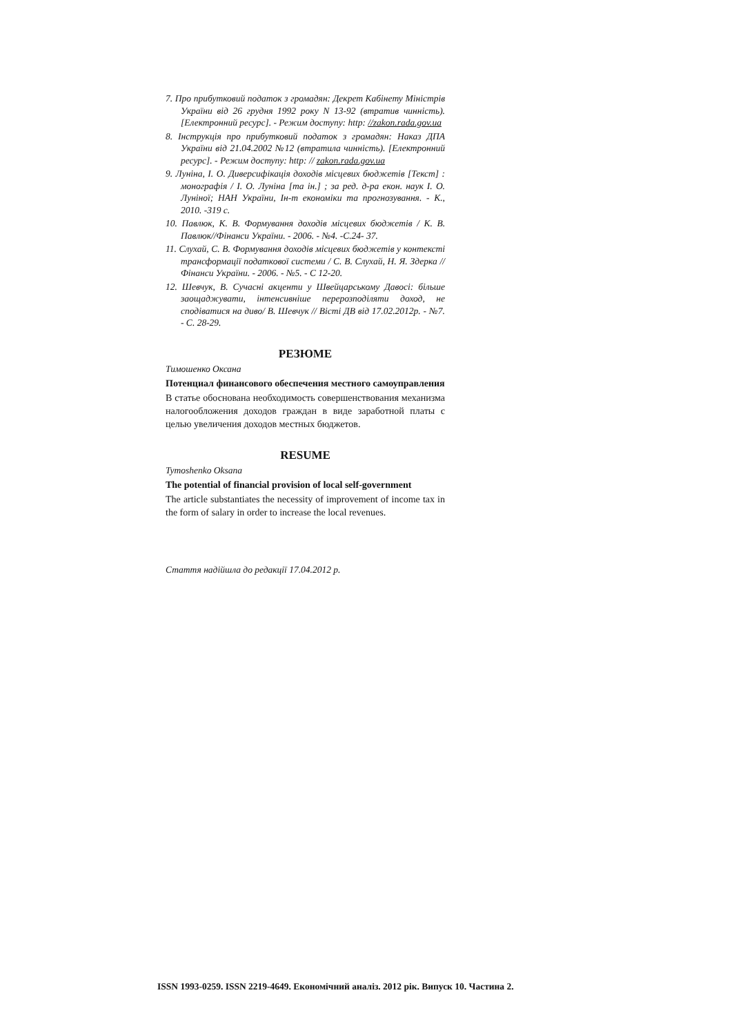7. Про прибутковий податок з громадян: Декрет Кабінету Міністрів України від 26 грудня 1992 року N 13-92 (втратив чинність). [Електронний ресурс]. - Режим доступу: http: //zakon.rada.gov.ua
8. Інструкція про прибутковий податок з громадян: Наказ ДПА України від 21.04.2002 №12 (втратила чинність). [Електронний ресурс]. - Режим доступу: http: // zakon.rada.gov.ua
9. Луніна, І. О. Диверсифікація доходів місцевих бюджетів [Текст] : монографія / І. О. Луніна [та ін.] ; за ред. д-ра екон. наук І. О. Луніної; НАН України, Ін-т економіки та прогнозування. - К., 2010. -319 с.
10. Павлюк, К. В. Формування доходів місцевих бюджетів / К. В. Павлюк//Фінанси України. - 2006. - №4. -С.24- 37.
11. Слухай, С. В. Формування доходів місцевих бюджетів у контексті трансформації податкової системи / С. В. Слухай, Н. Я. Здерка // Фінанси України. - 2006. - №5. - С 12-20.
12. Шевчук, В. Сучасні акценти у Швейцарському Давосі: більше заощаджувати, інтенсивніше перерозподіляти доход, не сподіватися на диво/ В. Шевчук // Вісті ДВ від 17.02.2012р. - №7. - С. 28-29.
РЕЗЮМЕ
Тимошенко Оксана
Потенциал финансового обеспечения местного самоуправления
В статье обоснована необходимость совершенствования механизма налогообложения доходов граждан в виде заработной платы с целью увеличения доходов местных бюджетов.
RESUME
Tymoshenko Oksana
The potential of financial provision of local self-government
The article substantiates the necessity of improvement of income tax in the form of salary in order to increase the local revenues.
Стаття надійшла до редакції 17.04.2012 р.
ISSN 1993-0259. ISSN 2219-4649. Економічний аналіз. 2012 рік. Випуск 10. Частина 2.